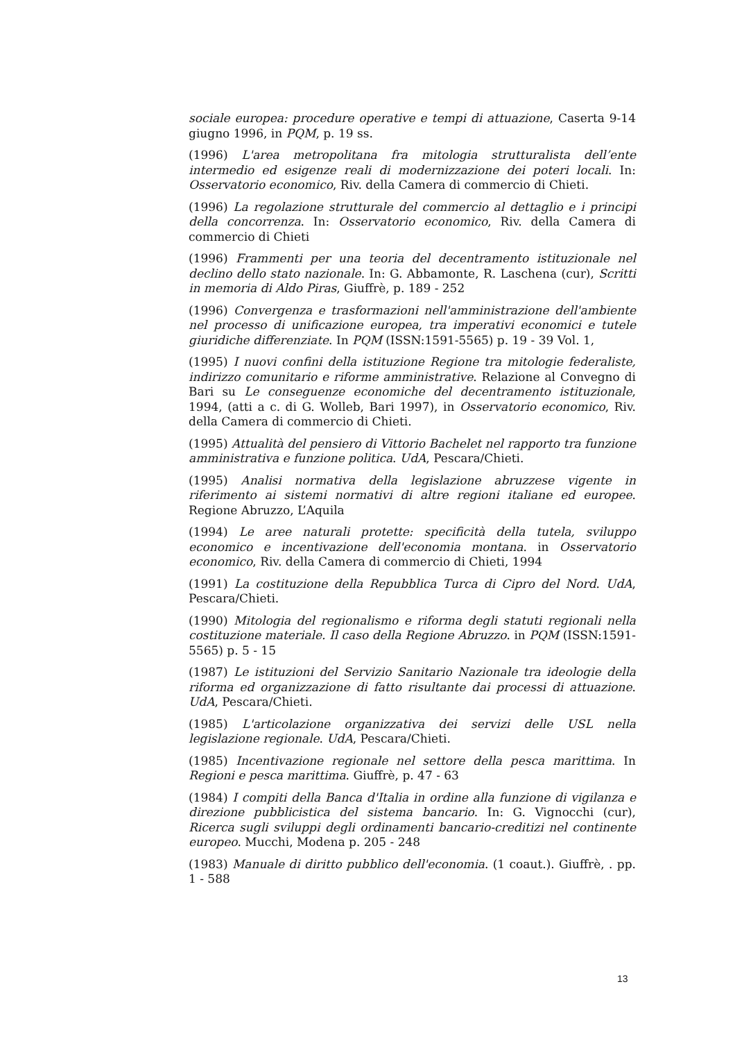sociale europea: procedure operative e tempi di attuazione, Caserta 9-14 giugno 1996, in PQM, p. 19 ss.
(1996) L'area metropolitana fra mitologia strutturalista dell’ente intermedio ed esigenze reali di modernizzazione dei poteri locali. In: Osservatorio economico, Riv. della Camera di commercio di Chieti.
(1996) La regolazione strutturale del commercio al dettaglio e i principi della concorrenza. In: Osservatorio economico, Riv. della Camera di commercio di Chieti
(1996) Frammenti per una teoria del decentramento istituzionale nel declino dello stato nazionale. In: G. Abbamonte, R. Laschena (cur), Scritti in memoria di Aldo Piras, Giuffrè, p. 189 - 252
(1996) Convergenza e trasformazioni nell'amministrazione dell'ambiente nel processo di unificazione europea, tra imperativi economici e tutele giuridiche differenziate. In PQM (ISSN:1591-5565) p. 19 - 39 Vol. 1,
(1995) I nuovi confini della istituzione Regione tra mitologie federaliste, indirizzo comunitario e riforme amministrative. Relazione al Convegno di Bari su Le conseguenze economiche del decentramento istituzionale, 1994, (atti a c. di G. Wolleb, Bari 1997), in Osservatorio economico, Riv. della Camera di commercio di Chieti.
(1995) Attualità del pensiero di Vittorio Bachelet nel rapporto tra funzione amministrativa e funzione politica. UdA, Pescara/Chieti.
(1995) Analisi normativa della legislazione abruzzese vigente in riferimento ai sistemi normativi di altre regioni italiane ed europee. Regione Abruzzo, L’Aquila
(1994) Le aree naturali protette: specificità della tutela, sviluppo economico e incentivazione dell'economia montana. in Osservatorio economico, Riv. della Camera di commercio di Chieti, 1994
(1991) La costituzione della Repubblica Turca di Cipro del Nord. UdA, Pescara/Chieti.
(1990) Mitologia del regionalismo e riforma degli statuti regionali nella costituzione materiale. Il caso della Regione Abruzzo. in PQM (ISSN:1591-5565) p. 5 - 15
(1987) Le istituzioni del Servizio Sanitario Nazionale tra ideologie della riforma ed organizzazione di fatto risultante dai processi di attuazione. UdA, Pescara/Chieti.
(1985) L'articolazione organizzativa dei servizi delle USL nella legislazione regionale. UdA, Pescara/Chieti.
(1985) Incentivazione regionale nel settore della pesca marittima. In Regioni e pesca marittima. Giuffrè, p. 47 - 63
(1984) I compiti della Banca d'Italia in ordine alla funzione di vigilanza e direzione pubblicistica del sistema bancario. In: G. Vignocchi (cur), Ricerca sugli sviluppi degli ordinamenti bancario-creditizi nel continente europeo. Mucchi, Modena p. 205 - 248
(1983) Manuale di diritto pubblico dell'economia. (1 coaut.). Giuffrè, . pp. 1 - 588
13